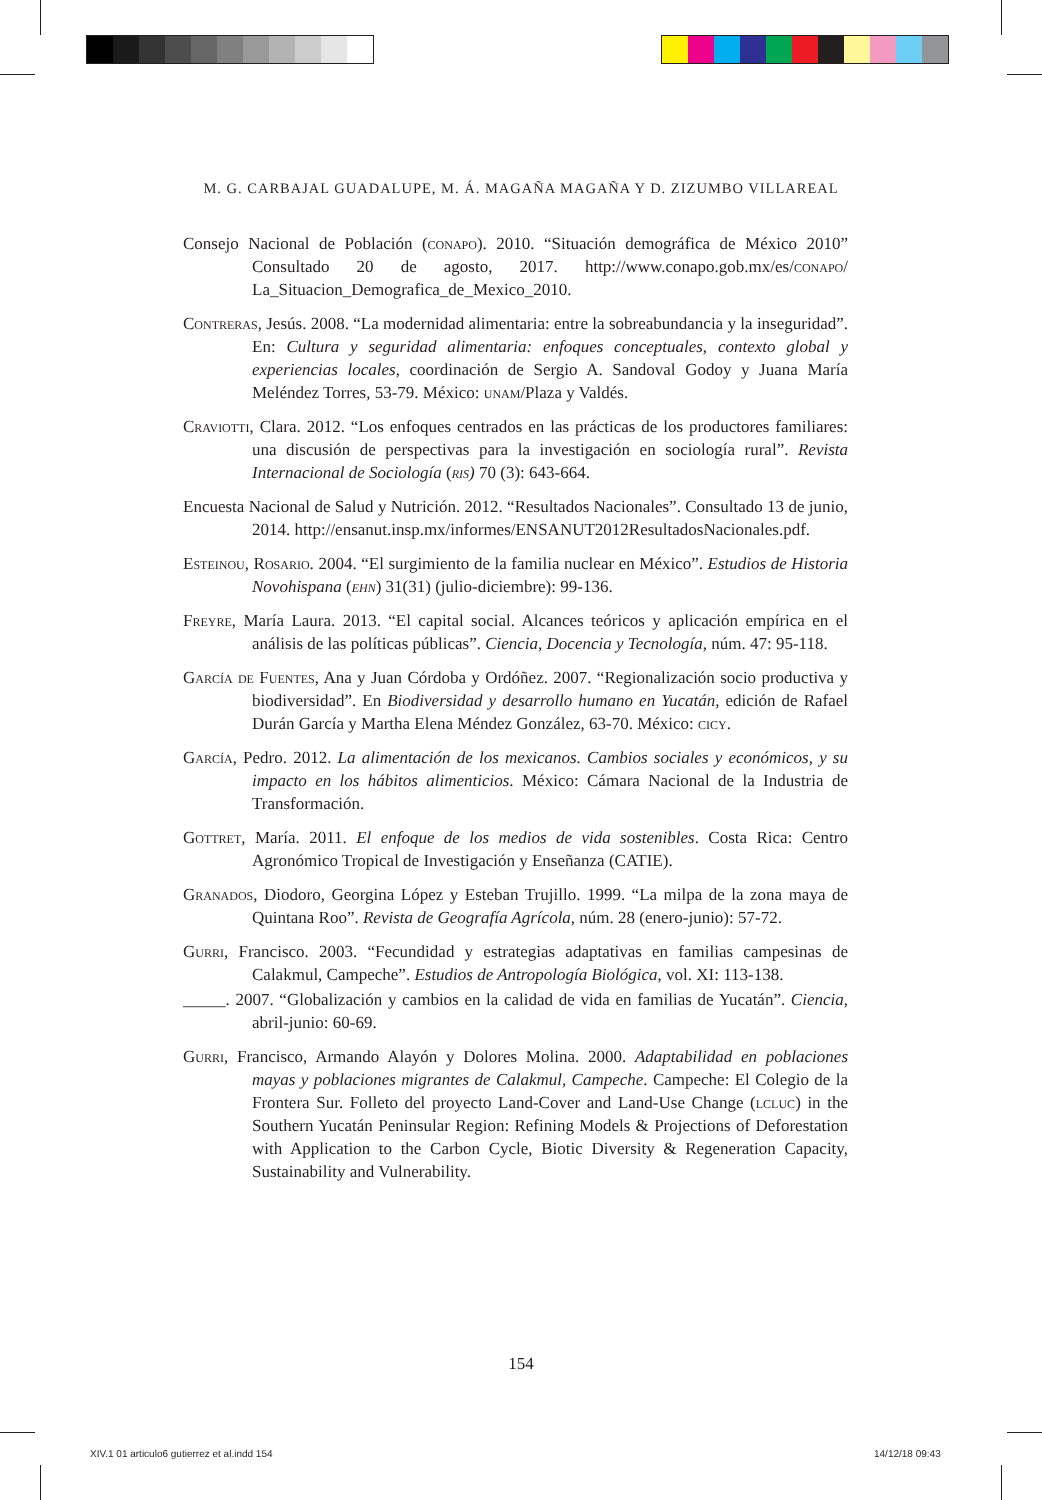M. G. CARBAJAL GUADALUPE, M. Á. MAGAÑA MAGAÑA Y D. ZIZUMBO VILLAREAL
Consejo Nacional de Población (conapo). 2010. “Situación demográfica de México 2010” Consultado 20 de agosto, 2017. http://www.conapo.gob.mx/es/conapo/ La_Situacion_Demografica_de_Mexico_2010.
Contreras, Jesús. 2008. “La modernidad alimentaria: entre la sobreabundancia y la inseguridad”. En: Cultura y seguridad alimentaria: enfoques conceptuales, contexto global y experiencias locales, coordinación de Sergio A. Sandoval Godoy y Juana María Meléndez Torres, 53-79. México: unam/Plaza y Valdés.
Craviotti, Clara. 2012. “Los enfoques centrados en las prácticas de los productores familiares: una discusión de perspectivas para la investigación en sociología rural”. Revista Internacional de Sociología (ris) 70 (3): 643-664.
Encuesta Nacional de Salud y Nutrición. 2012. “Resultados Nacionales”. Consultado 13 de junio, 2014. http://ensanut.insp.mx/informes/ENSANUT2012Resulta­dosNacionales.pdf.
Esteinou, Rosario. 2004. “El surgimiento de la familia nuclear en México”. Estudios de Historia Novohispana (ehn) 31(31) (julio-diciembre): 99-136.
Freyre, María Laura. 2013. “El capital social. Alcances teóricos y aplicación empírica en el análisis de las políticas públicas”. Ciencia, Docencia y Tecnología, núm. 47: 95-118.
García de Fuentes, Ana y Juan Córdoba y Ordóñez. 2007. “Regionalización socio productiva y biodiversidad”. En Biodiversidad y desarrollo humano en Yucatán, edición de Rafael Durán García y Martha Elena Méndez González, 63-70. México: cicy.
García, Pedro. 2012. La alimentación de los mexicanos. Cambios sociales y económicos, y su impacto en los hábitos alimenticios. México: Cámara Nacional de la Industria de Transformación.
Gottret, María. 2011. El enfoque de los medios de vida sostenibles. Costa Rica: Centro Agronómico Tropical de Investigación y Enseñanza (CATIE).
Granados, Diodoro, Georgina López y Esteban Trujillo. 1999. “La milpa de la zona maya de Quintana Roo”. Revista de Geografía Agrícola, núm. 28 (enero-junio): 57-72.
Gurri, Francisco. 2003. “Fecundidad y estrategias adaptativas en familias campesinas de Calakmul, Campeche”. Estudios de Antropología Biológica, vol. XI: 113-138.
_____. 2007. “Globalización y cambios en la calidad de vida en familias de Yucatán”. Ciencia, abril-junio: 60-69.
Gurri, Francisco, Armando Alayón y Dolores Molina. 2000. Adaptabilidad en poblaciones mayas y poblaciones migrantes de Calakmul, Campeche. Campeche: El Colegio de la Frontera Sur. Folleto del proyecto Land-Cover and Land-Use Change (lcluc) in the Southern Yucatán Peninsular Region: Refining Models & Projections of Deforestation with Application to the Carbon Cycle, Biotic Diversity & Regen­eration Capacity, Sustainability and Vulnerability.
154
XIV.1 01 articulo6 gutierrez et al.indd 154
14/12/18 09:43